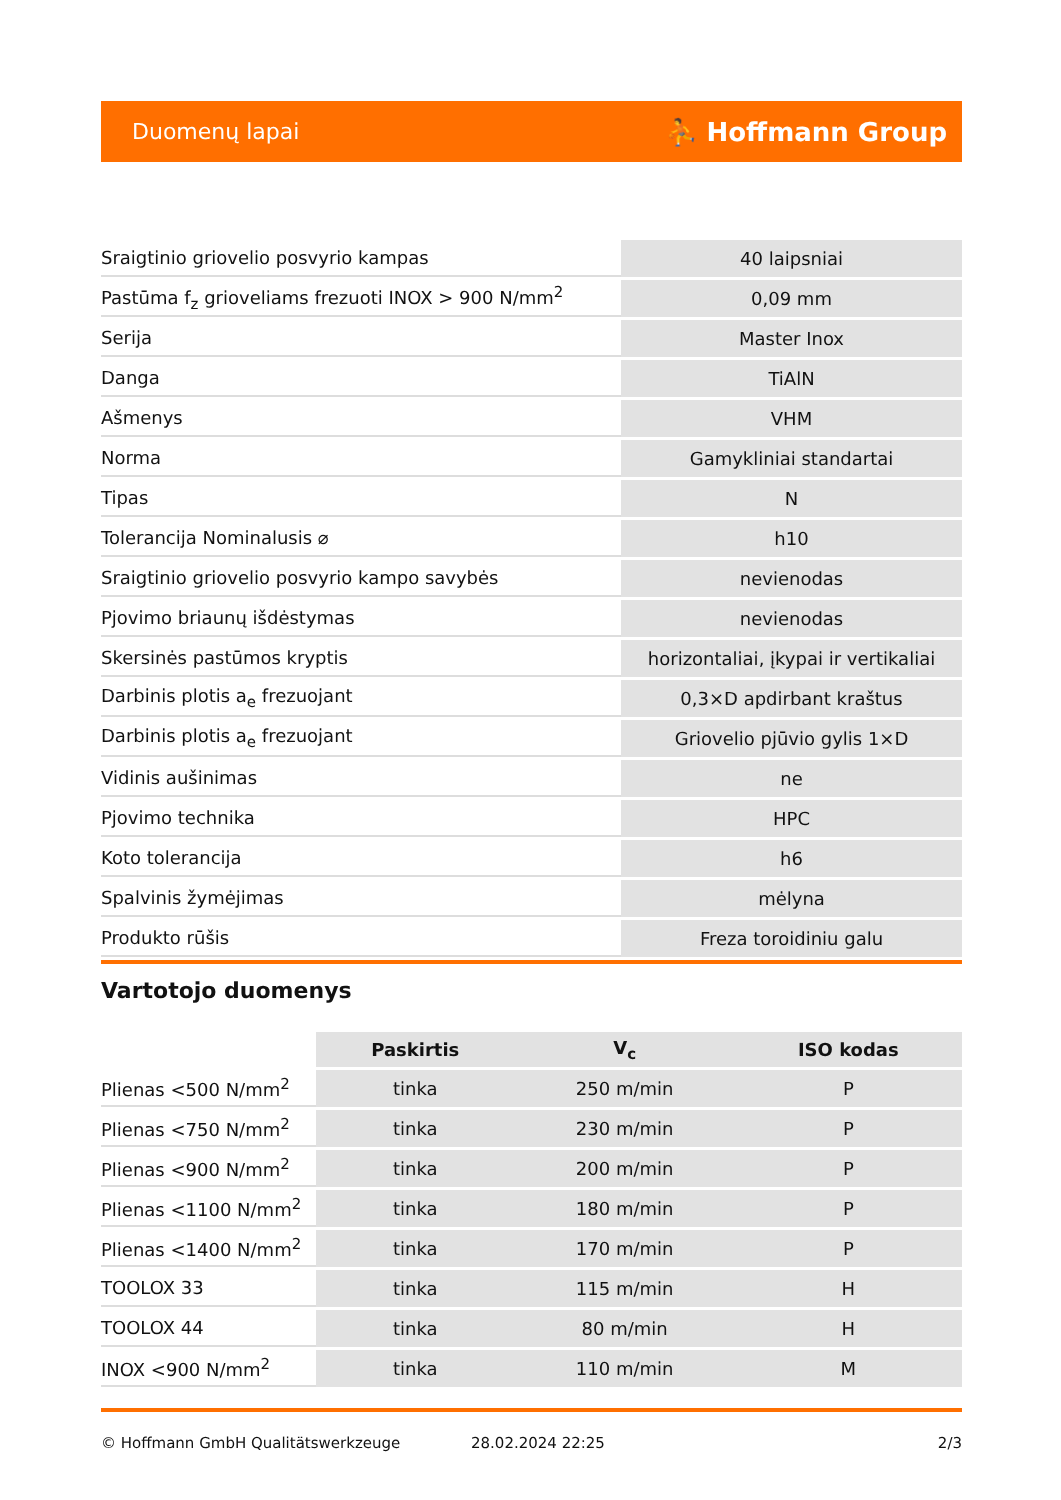Duomenų lapai ⛹ Hoffmann Group
| Sraigtinio griovelio posvyrio kampas | 40 laipsniai |
| Pastūma f<sub>z</sub> grioveliams frezuoti INOX > 900 N/mm<sup>2</sup> | 0,09 mm |
| Serija | Master Inox |
| Danga | TiAlN |
| Ašmenys | VHM |
| Norma | Gamykliniai standartai |
| Tipas | N |
| Tolerancija Nominalusis ⌀ | h10 |
| Sraigtinio griovelio posvyrio kampo savybės | nevienodas |
| Pjovimo briaunų išdėstymas | nevienodas |
| Skersinės pastūmos kryptis | horizontaliai, įkypai ir vertikaliai |
| Darbinis plotis a<sub>e</sub> frezuojant | 0,3×D apdirbant kraštus |
| Darbinis plotis a<sub>e</sub> frezuojant | Griovelio pjūvio gylis 1×D |
| Vidinis aušinimas | ne |
| Pjovimo technika | HPC |
| Koto tolerancija | h6 |
| Spalvinis žymėjimas | mėlyna |
| Produkto rūšis | Freza toroidiniu galu |
Vartotojo duomenys
| | Paskirtis | V<sub>c</sub> | ISO kodas |
| --- | --- | --- | --- |
| Plienas <500 N/mm<sup>2</sup> | tinka | 250 m/min | P |
| Plienas <750 N/mm<sup>2</sup> | tinka | 230 m/min | P |
| Plienas <900 N/mm<sup>2</sup> | tinka | 200 m/min | P |
| Plienas <1100 N/mm<sup>2</sup> | tinka | 180 m/min | P |
| Plienas <1400 N/mm<sup>2</sup> | tinka | 170 m/min | P |
| TOOLOX 33 | tinka | 115 m/min | H |
| TOOLOX 44 | tinka | 80 m/min | H |
| INOX <900 N/mm<sup>2</sup> | tinka | 110 m/min | M |
© Hoffmann GmbH Qualitätswerkzeuge 28.02.2024 22:25 2/3